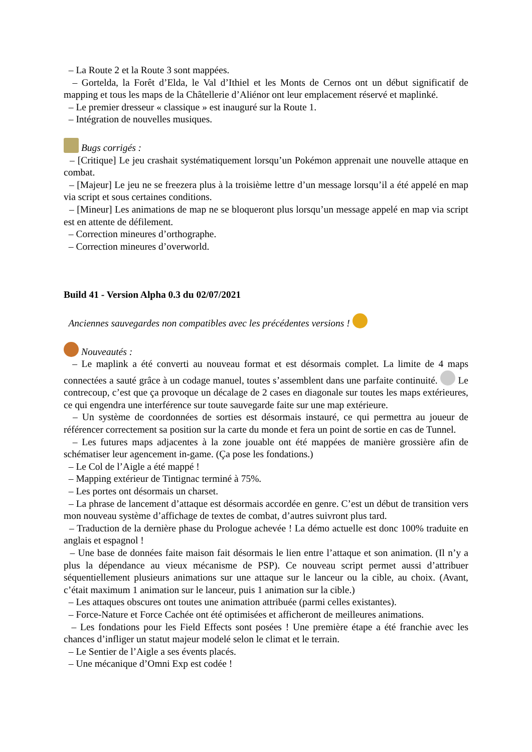– La Route 2 et la Route 3 sont mappées.
– Gortelda, la Forêt d’Elda, le Val d’Ithiel et les Monts de Cernos ont un début significatif de mapping et tous les maps de la Châtellerie d’Aliénor ont leur emplacement réservé et maplinké.
– Le premier dresseur « classique » est inauguré sur la Route 1.
– Intégration de nouvelles musiques.
Bugs corrigés :
– [Critique] Le jeu crashait systématiquement lorsqu’un Pokémon apprenait une nouvelle attaque en combat.
– [Majeur] Le jeu ne se freezera plus à la troisième lettre d’un message lorsqu’il a été appelé en map via script et sous certaines conditions.
– [Mineur] Les animations de map ne se bloqueront plus lorsqu’un message appelé en map via script est en attente de défilement.
– Correction mineures d’orthographe.
– Correction mineures d’overworld.
Build 41 - Version Alpha 0.3 du 02/07/2021
Anciennes sauvegardes non compatibles avec les précédentes versions !
Nouveautés :
– Le maplink a été converti au nouveau format et est désormais complet. La limite de 4 maps connectées a sauté grâce à un codage manuel, toutes s’assemblent dans une parfaite continuité. Le contrecoup, c’est que ça provoque un décalage de 2 cases en diagonale sur toutes les maps extérieures, ce qui engendra une interférence sur toute sauvegarde faite sur une map extérieure.
– Un système de coordonnées de sorties est désormais instauré, ce qui permettra au joueur de référencer correctement sa position sur la carte du monde et fera un point de sortie en cas de Tunnel.
– Les futures maps adjacentes à la zone jouable ont été mappées de manière grossière afin de schématiser leur agencement in-game. (Ça pose les fondations.)
– Le Col de l’Aigle a été mappé !
– Mapping extérieur de Tintignac terminé à 75%.
– Les portes ont désormais un charset.
– La phrase de lancement d’attaque est désormais accordée en genre. C’est un début de transition vers mon nouveau système d’affichage de textes de combat, d’autres suivront plus tard.
– Traduction de la dernière phase du Prologue achevée ! La démo actuelle est donc 100% traduite en anglais et espagnol !
– Une base de données faite maison fait désormais le lien entre l’attaque et son animation. (Il n’y a plus la dépendance au vieux mécanisme de PSP). Ce nouveau script permet aussi d’attribuer séquentiellement plusieurs animations sur une attaque sur le lanceur ou la cible, au choix. (Avant, c’était maximum 1 animation sur le lanceur, puis 1 animation sur la cible.)
– Les attaques obscures ont toutes une animation attribuée (parmi celles existantes).
– Force-Nature et Force Cachée ont été optimisées et afficheront de meilleures animations.
– Les fondations pour les Field Effects sont posées ! Une première étape a été franchie avec les chances d’infliger un statut majeur modelé selon le climat et le terrain.
– Le Sentier de l’Aigle a ses évents placés.
– Une mécanique d’Omni Exp est codée !